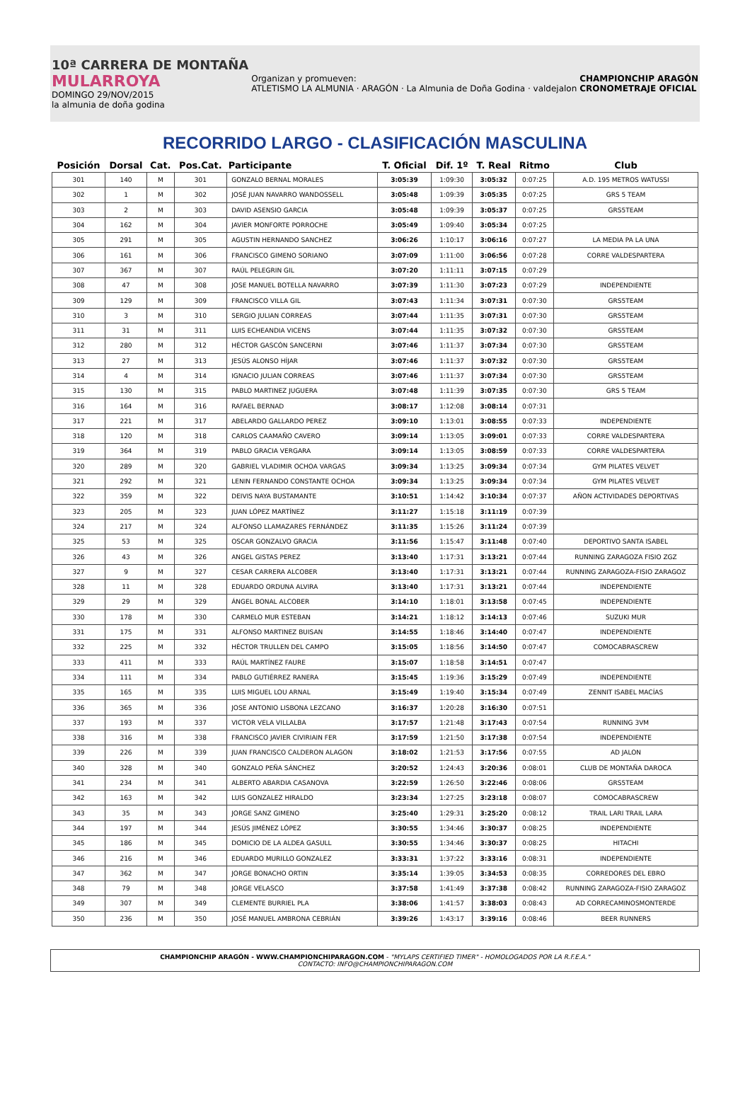10ª CARRERA DE MONTAÑA
MULARROYA
DOMINGO 29/NOV/2015
la almunia de doña godina
Organizan y promueven:
ATLETISMO LA ALMUNIA · ARAGÓN · La Almunia de Doña Godina · valdejalon
CHAMPIONCHIP ARAGÓN
CRONOMETRAJE OFICIAL
RECORRIDO LARGO - CLASIFICACIÓN MASCULINA
| Posición | Dorsal | Cat. | Pos.Cat. | Participante | T. Oficial | Dif. 1º | T. Real | Ritmo | Club |
| --- | --- | --- | --- | --- | --- | --- | --- | --- | --- |
| 301 | 140 | M | 301 | GONZALO BERNAL MORALES | 3:05:39 | 1:09:30 | 3:05:32 | 0:07:25 | A.D. 195 METROS WATUSSI |
| 302 | 1 | M | 302 | JOSÉ JUAN NAVARRO WANDOSSELL | 3:05:48 | 1:09:39 | 3:05:35 | 0:07:25 | GRS 5 TEAM |
| 303 | 2 | M | 303 | DAVID ASENSIO GARCIA | 3:05:48 | 1:09:39 | 3:05:37 | 0:07:25 | GRS5TEAM |
| 304 | 162 | M | 304 | JAVIER MONFORTE PORROCHE | 3:05:49 | 1:09:40 | 3:05:34 | 0:07:25 | |
| 305 | 291 | M | 305 | AGUSTIN HERNANDO SANCHEZ | 3:06:26 | 1:10:17 | 3:06:16 | 0:07:27 | LA MEDIA PA LA UNA |
| 306 | 161 | M | 306 | FRANCISCO GIMENO SORIANO | 3:07:09 | 1:11:00 | 3:06:56 | 0:07:28 | CORRE VALDESPARTERA |
| 307 | 367 | M | 307 | RAÚL PELEGRIN GIL | 3:07:20 | 1:11:11 | 3:07:15 | 0:07:29 | |
| 308 | 47 | M | 308 | JOSE MANUEL BOTELLA NAVARRO | 3:07:39 | 1:11:30 | 3:07:23 | 0:07:29 | INDEPENDIENTE |
| 309 | 129 | M | 309 | FRANCISCO VILLA GIL | 3:07:43 | 1:11:34 | 3:07:31 | 0:07:30 | GRS5TEAM |
| 310 | 3 | M | 310 | SERGIO JULIAN CORREAS | 3:07:44 | 1:11:35 | 3:07:31 | 0:07:30 | GRS5TEAM |
| 311 | 31 | M | 311 | LUIS ECHEANDIA VICENS | 3:07:44 | 1:11:35 | 3:07:32 | 0:07:30 | GRS5TEAM |
| 312 | 280 | M | 312 | HÉCTOR GASCÓN SANCERNI | 3:07:46 | 1:11:37 | 3:07:34 | 0:07:30 | GRS5TEAM |
| 313 | 27 | M | 313 | JESÚS ALONSO HÍJAR | 3:07:46 | 1:11:37 | 3:07:32 | 0:07:30 | GRS5TEAM |
| 314 | 4 | M | 314 | IGNACIO JULIAN CORREAS | 3:07:46 | 1:11:37 | 3:07:34 | 0:07:30 | GRS5TEAM |
| 315 | 130 | M | 315 | PABLO MARTINEZ JUGUERA | 3:07:48 | 1:11:39 | 3:07:35 | 0:07:30 | GRS 5 TEAM |
| 316 | 164 | M | 316 | RAFAEL BERNAD | 3:08:17 | 1:12:08 | 3:08:14 | 0:07:31 | |
| 317 | 221 | M | 317 | ABELARDO GALLARDO PEREZ | 3:09:10 | 1:13:01 | 3:08:55 | 0:07:33 | INDEPENDIENTE |
| 318 | 120 | M | 318 | CARLOS CAAMAÑO CAVERO | 3:09:14 | 1:13:05 | 3:09:01 | 0:07:33 | CORRE VALDESPARTERA |
| 319 | 364 | M | 319 | PABLO GRACIA VERGARA | 3:09:14 | 1:13:05 | 3:08:59 | 0:07:33 | CORRE VALDESPARTERA |
| 320 | 289 | M | 320 | GABRIEL VLADIMIR OCHOA VARGAS | 3:09:34 | 1:13:25 | 3:09:34 | 0:07:34 | GYM PILATES VELVET |
| 321 | 292 | M | 321 | LENIN FERNANDO CONSTANTE OCHOA | 3:09:34 | 1:13:25 | 3:09:34 | 0:07:34 | GYM PILATES VELVET |
| 322 | 359 | M | 322 | DEIVIS NAYA BUSTAMANTE | 3:10:51 | 1:14:42 | 3:10:34 | 0:07:37 | AÑON ACTIVIDADES DEPORTIVAS |
| 323 | 205 | M | 323 | JUAN LÓPEZ MARTÍNEZ | 3:11:27 | 1:15:18 | 3:11:19 | 0:07:39 | |
| 324 | 217 | M | 324 | ALFONSO LLAMAZARES FERNÁNDEZ | 3:11:35 | 1:15:26 | 3:11:24 | 0:07:39 | |
| 325 | 53 | M | 325 | OSCAR GONZALVO GRACIA | 3:11:56 | 1:15:47 | 3:11:48 | 0:07:40 | DEPORTIVO SANTA ISABEL |
| 326 | 43 | M | 326 | ANGEL GISTAS PEREZ | 3:13:40 | 1:17:31 | 3:13:21 | 0:07:44 | RUNNING ZARAGOZA FISIO ZGZ |
| 327 | 9 | M | 327 | CESAR CARRERA ALCOBER | 3:13:40 | 1:17:31 | 3:13:21 | 0:07:44 | RUNNING ZARAGOZA-FISIO ZARAGOZ |
| 328 | 11 | M | 328 | EDUARDO ORDUNA ALVIRA | 3:13:40 | 1:17:31 | 3:13:21 | 0:07:44 | INDEPENDIENTE |
| 329 | 29 | M | 329 | ÁNGEL BONAL ALCOBER | 3:14:10 | 1:18:01 | 3:13:58 | 0:07:45 | INDEPENDIENTE |
| 330 | 178 | M | 330 | CARMELO MUR ESTEBAN | 3:14:21 | 1:18:12 | 3:14:13 | 0:07:46 | SUZUKI MUR |
| 331 | 175 | M | 331 | ALFONSO MARTINEZ BUISAN | 3:14:55 | 1:18:46 | 3:14:40 | 0:07:47 | INDEPENDIENTE |
| 332 | 225 | M | 332 | HÉCTOR TRULLEN DEL CAMPO | 3:15:05 | 1:18:56 | 3:14:50 | 0:07:47 | COMOCABRASCREW |
| 333 | 411 | M | 333 | RAÚL MARTÍNEZ FAURE | 3:15:07 | 1:18:58 | 3:14:51 | 0:07:47 | |
| 334 | 111 | M | 334 | PABLO GUTIÉRREZ RANERA | 3:15:45 | 1:19:36 | 3:15:29 | 0:07:49 | INDEPENDIENTE |
| 335 | 165 | M | 335 | LUIS MIGUEL LOU ARNAL | 3:15:49 | 1:19:40 | 3:15:34 | 0:07:49 | ZENNIT ISABEL MACÍAS |
| 336 | 365 | M | 336 | JOSE ANTONIO LISBONA LEZCANO | 3:16:37 | 1:20:28 | 3:16:30 | 0:07:51 | |
| 337 | 193 | M | 337 | VICTOR VELA VILLALBA | 3:17:57 | 1:21:48 | 3:17:43 | 0:07:54 | RUNNING 3VM |
| 338 | 316 | M | 338 | FRANCISCO JAVIER CIVIRIAIN FER | 3:17:59 | 1:21:50 | 3:17:38 | 0:07:54 | INDEPENDIENTE |
| 339 | 226 | M | 339 | JUAN FRANCISCO CALDERON ALAGON | 3:18:02 | 1:21:53 | 3:17:56 | 0:07:55 | AD JALON |
| 340 | 328 | M | 340 | GONZALO PEÑA SÁNCHEZ | 3:20:52 | 1:24:43 | 3:20:36 | 0:08:01 | CLUB DE MONTAÑA DAROCA |
| 341 | 234 | M | 341 | ALBERTO ABARDIA CASANOVA | 3:22:59 | 1:26:50 | 3:22:46 | 0:08:06 | GRS5TEAM |
| 342 | 163 | M | 342 | LUIS GONZALEZ HIRALDO | 3:23:34 | 1:27:25 | 3:23:18 | 0:08:07 | COMOCABRASCREW |
| 343 | 35 | M | 343 | JORGE SANZ GIMENO | 3:25:40 | 1:29:31 | 3:25:20 | 0:08:12 | TRAIL LARI TRAIL LARA |
| 344 | 197 | M | 344 | JESÚS JIMÉNEZ LÓPEZ | 3:30:55 | 1:34:46 | 3:30:37 | 0:08:25 | INDEPENDIENTE |
| 345 | 186 | M | 345 | DOMICIO DE LA ALDEA GASULL | 3:30:55 | 1:34:46 | 3:30:37 | 0:08:25 | HITACHI |
| 346 | 216 | M | 346 | EDUARDO MURILLO GONZALEZ | 3:33:31 | 1:37:22 | 3:33:16 | 0:08:31 | INDEPENDIENTE |
| 347 | 362 | M | 347 | JORGE BONACHO ORTIN | 3:35:14 | 1:39:05 | 3:34:53 | 0:08:35 | CORREDORES DEL EBRO |
| 348 | 79 | M | 348 | JORGE VELASCO | 3:37:58 | 1:41:49 | 3:37:38 | 0:08:42 | RUNNING ZARAGOZA-FISIO ZARAGOZ |
| 349 | 307 | M | 349 | CLEMENTE BURRIEL PLA | 3:38:06 | 1:41:57 | 3:38:03 | 0:08:43 | AD CORRECAMINOSMONTERDE |
| 350 | 236 | M | 350 | JOSÉ MANUEL AMBRONA CEBRIÁN | 3:39:26 | 1:43:17 | 3:39:16 | 0:08:46 | BEER RUNNERS |
CHAMPIONCHIP ARAGÓN - WWW.CHAMPIONCHIPARAGON.COM - "MYLAPS CERTIFIED TIMER" - HOMOLOGADOS POR LA R.F.E.A."
CONTACTO: INFO@CHAMPIONCHIPARAGON.COM